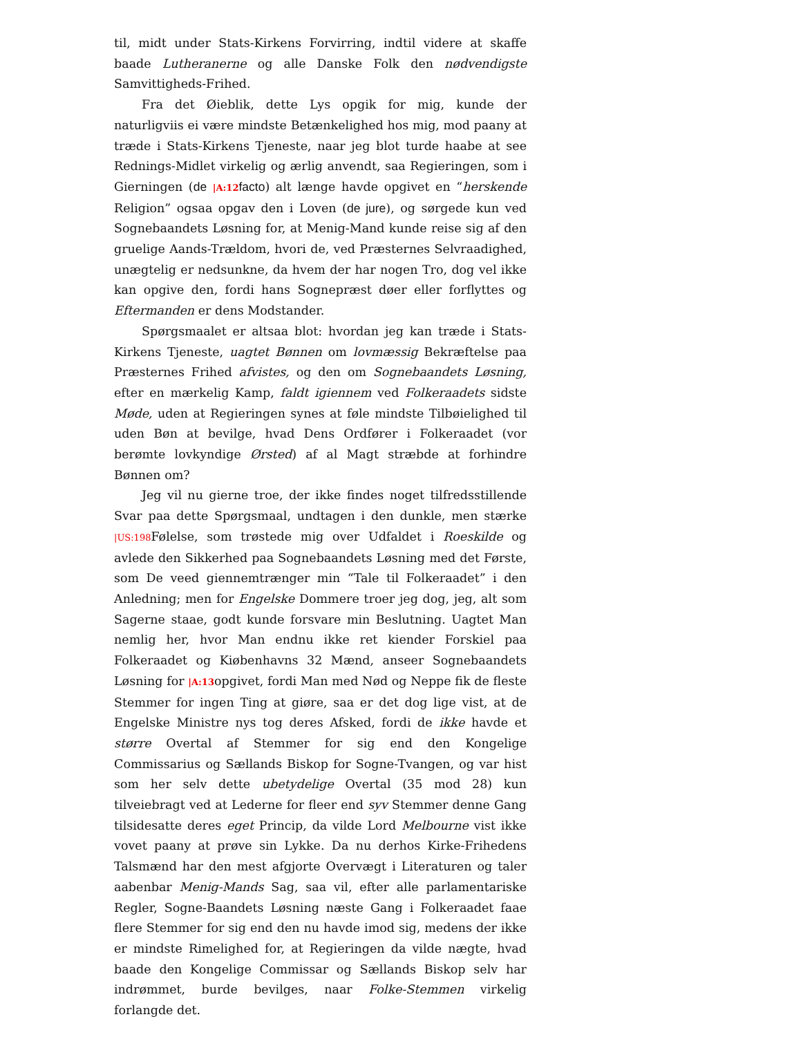til, midt under Stats-Kirkens Forvirring, indtil videre at skaffe baade Lutheranerne og alle Danske Folk den nødvendigste Samvittigheds-Frihed.
Fra det Øieblik, dette Lys opgik for mig, kunde der naturligviis ei være mindste Betænkelighed hos mig, mod paany at træde i Stats-Kirkens Tjeneste, naar jeg blot turde haabe at see Rednings-Midlet virkelig og ærlig anvendt, saa Regieringen, som i Gierningen (de |A:12 facto) alt længe havde opgivet en “herskende Religion” ogsaa opgav den i Loven (de jure), og sørgede kun ved Sognebaandets Løsning for, at Menig-Mand kunde reise sig af den gruelige Aands-Trældom, hvori de, ved Præsternes Selvraadighed, unægtelig er nedsunkne, da hvem der har nogen Tro, dog vel ikke kan opgive den, fordi hans Sognepræst døer eller forflyttes og Eftermanden er dens Modstander.
Spørgsmaalet er altsaa blot: hvordan jeg kan træde i Stats-Kirkens Tjeneste, uagtet Bønnen om lovmæssig Bekræftelse paa Præsternes Frihed afvistes, og den om Sognebaandets Løsning, efter en mærkelig Kamp, faldt igiennem ved Folkeraadets sidste Møde, uden at Regieringen synes at føle mindste Tilbøielighed til uden Bøn at bevilge, hvad Dens Ordfører i Folkeraadet (vor berømte lovkyndige Ørsted) af al Magt stræbde at forhindre Bønnen om?
Jeg vil nu gierne troe, der ikke findes noget tilfredsstillende Svar paa dette Spørgsmaal, undtagen i den dunkle, men stærke |US:198 Følelse, som trøstede mig over Udfaldet i Roeskilde og avlede den Sikkerhed paa Sognebaandets Løsning med det Første, som De veed giennemtrænger min “Tale til Folkeraadet” i den Anledning; men for Engelske Dommere troer jeg dog, jeg, alt som Sagerne staae, godt kunde forsvare min Beslutning. Uagtet Man nemlig her, hvor Man endnu ikke ret kiender Forskiel paa Folkeraadet og Kiøbenhavns 32 Mænd, anseer Sognebaandets Løsning for |A:13opgivet, fordi Man med Nød og Neppe fik de fleste Stemmer for ingen Ting at giøre, saa er det dog lige vist, at de Engelske Ministre nys tog deres Afsked, fordi de ikke havde et større Overtal af Stemmer for sig end den Kongelige Commissarius og Sællands Biskop for Sogne-Tvangen, og var hist som her selv dette ubetydelige Overtal (35 mod 28) kun tilveiebragt ved at Lederne for fleer end syv Stemmer denne Gang tilsidesatte deres eget Princip, da vilde Lord Melbourne vist ikke vovet paany at prøve sin Lykke. Da nu derhos Kirke-Frihedens Talsmænd har den mest afgjorte Overvægt i Literaturen og taler aabenbar Menig-Mands Sag, saa vil, efter alle parlamentariske Regler, Sogne-Baandets Løsning næste Gang i Folkeraadet faae flere Stemmer for sig end den nu havde imod sig, medens der ikke er mindste Rimelighed for, at Regieringen da vilde nægte, hvad baade den Kongelige Commissar og Sællands Biskop selv har indrømmet, burde bevilges, naar Folke-Stemmen virkelig forlangde det.